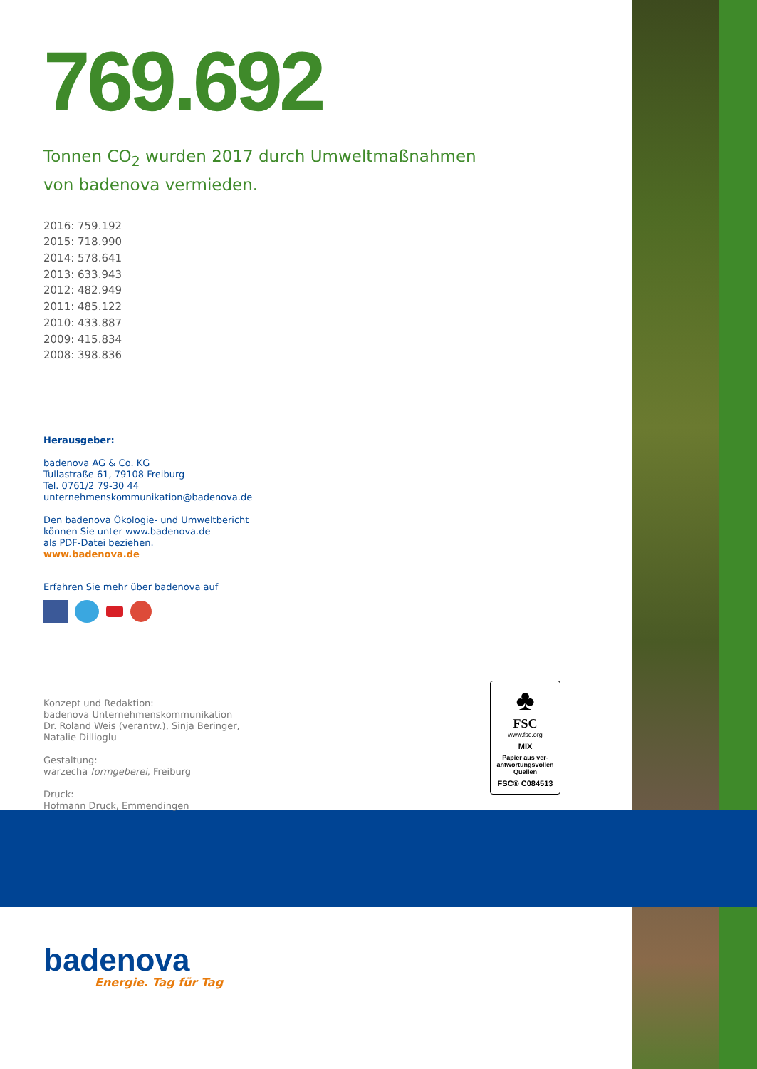769.692
Tonnen CO<sub>2</sub> wurden 2017 durch Umweltmaßnahmen
von badenova vermieden.
2016: 759.192
2015: 718.990
2014: 578.641
2013: 633.943
2012: 482.949
2011: 485.122
2010: 433.887
2009: 415.834
2008: 398.836
Herausgeber:
badenova AG & Co. KG
Tullastraße 61, 79108 Freiburg
Tel. 0761/2 79-30 44
unternehmenskommunikation@badenova.de
Den badenova Ökologie- und Umweltbericht
können Sie unter www.badenova.de
als PDF-Datei beziehen.
www.badenova.de
Erfahren Sie mehr über badenova auf
Konzept und Redaktion:
badenova Unternehmenskommunikation
Dr. Roland Weis (verantw.), Sinja Beringer,
Natalie Dillioglu
Gestaltung:
warzecha formgeberei, Freiburg
Druck:
Hofmann Druck, Emmendingen
♣
FSC
www.fsc.org
MIX
Papier aus ver-
antwortungsvollen
Quellen
FSC® C084513
badenova
Energie. Tag für Tag